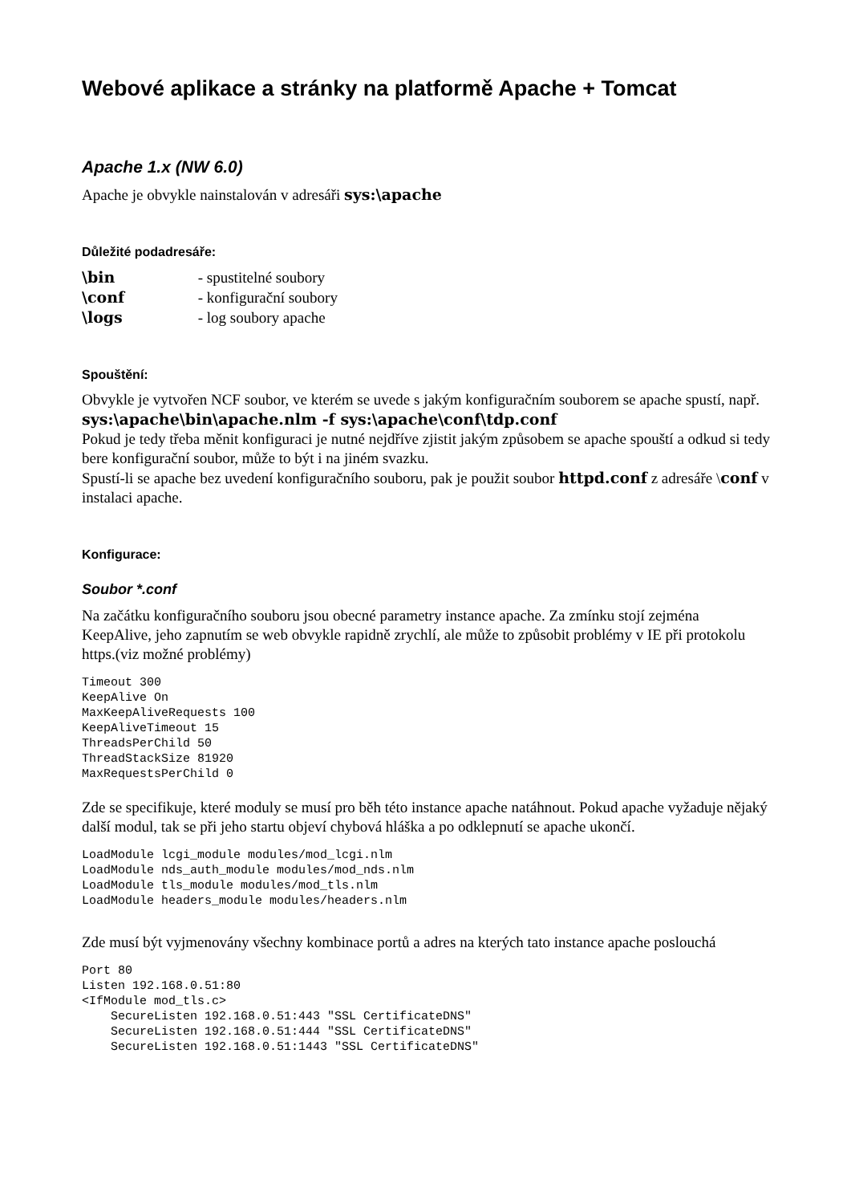Webové aplikace a stránky na platformě Apache + Tomcat
Apache 1.x (NW 6.0)
Apache je obvykle nainstalován v adresáři sys:\apache
Důležité podadresáře:
\bin - spustitelné soubory
\conf - konfigurační soubory
\logs - log soubory apache
Spouštění:
Obvykle je vytvořen NCF soubor, ve kterém se uvede s jakým konfiguračním souborem se apache spustí, např. sys:\apache\bin\apache.nlm -f sys:\apache\conf\tdp.conf
Pokud je tedy třeba měnit konfiguraci je nutné nejdříve zjistit jakým způsobem se apache spouští a odkud si tedy bere konfigurační soubor, může to být i na jiném svazku.
Spustí-li se apache bez uvedení konfiguračního souboru, pak je použit soubor httpd.conf z adresáře \conf v instalaci apache.
Konfigurace:
Soubor *.conf
Na začátku konfiguračního souboru jsou obecné parametry instance apache. Za zmínku stojí zejména KeepAlive, jeho zapnutím se web obvykle rapidně zrychlí, ale může to způsobit problémy v IE při protokolu https.(viz možné problémy)
Timeout 300
KeepAlive On
MaxKeepAliveRequests 100
KeepAliveTimeout 15
ThreadsPerChild 50
ThreadStackSize 81920
MaxRequestsPerChild 0
Zde se specifikuje, které moduly se musí pro běh této instance apache natáhnout. Pokud apache vyžaduje nějaký další modul, tak se při jeho startu objeví chybová hláška a po odklepnutí se apache ukončí.
LoadModule lcgi_module modules/mod_lcgi.nlm
LoadModule nds_auth_module modules/mod_nds.nlm
LoadModule tls_module modules/mod_tls.nlm
LoadModule headers_module modules/headers.nlm
Zde musí být vyjmenovány všechny kombinace portů a adres na kterých tato instance apache poslouchá
Port 80
Listen 192.168.0.51:80
<IfModule mod_tls.c>
    SecureListen 192.168.0.51:443 "SSL CertificateDNS"
    SecureListen 192.168.0.51:444 "SSL CertificateDNS"
    SecureListen 192.168.0.51:1443 "SSL CertificateDNS"